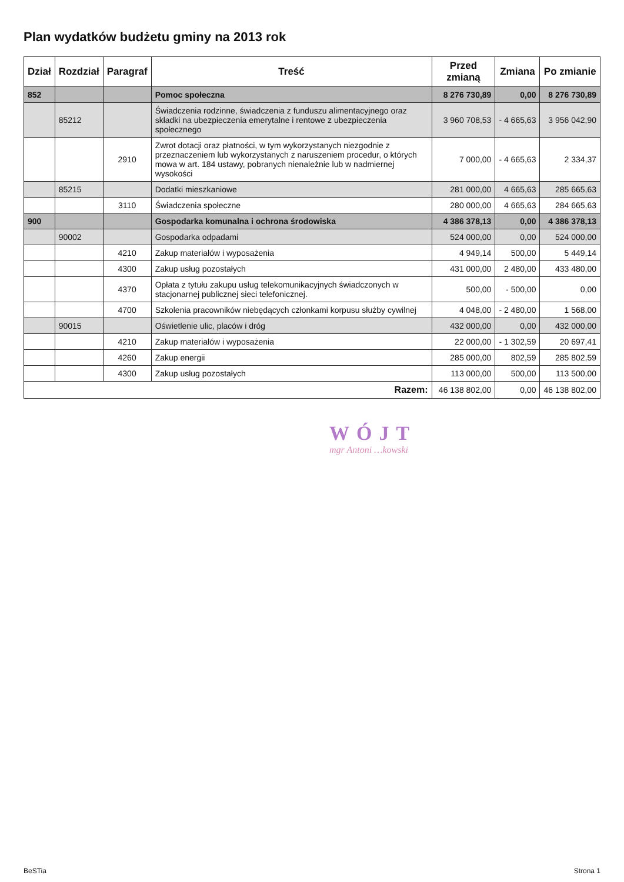Plan wydatków budżetu gminy na 2013 rok
| Dział | Rozdział | Paragraf | Treść | Przed zmianą | Zmiana | Po zmianie |
| --- | --- | --- | --- | --- | --- | --- |
| 852 | | | Pomoc społeczna | 8 276 730,89 | 0,00 | 8 276 730,89 |
| | 85212 | | Świadczenia rodzinne, świadczenia z funduszu alimentacyjnego oraz składki na ubezpieczenia emerytalne i rentowe z ubezpieczenia społecznego | 3 960 708,53 | - 4 665,63 | 3 956 042,90 |
| | | 2910 | Zwrot dotacji oraz płatności, w tym wykorzystanych niezgodnie z przeznaczeniem lub wykorzystanych z naruszeniem procedur, o których mowa w art. 184 ustawy, pobranych nienależnie lub w nadmiernej wysokości | 7 000,00 | - 4 665,63 | 2 334,37 |
| | 85215 | | Dodatki mieszkaniowe | 281 000,00 | 4 665,63 | 285 665,63 |
| | | 3110 | Świadczenia społeczne | 280 000,00 | 4 665,63 | 284 665,63 |
| 900 | | | Gospodarka komunalna i ochrona środowiska | 4 386 378,13 | 0,00 | 4 386 378,13 |
| | 90002 | | Gospodarka odpadami | 524 000,00 | 0,00 | 524 000,00 |
| | | 4210 | Zakup materiałów i wyposażenia | 4 949,14 | 500,00 | 5 449,14 |
| | | 4300 | Zakup usług pozostałych | 431 000,00 | 2 480,00 | 433 480,00 |
| | | 4370 | Opłata z tytułu zakupu usług telekomunikacyjnych świadczonych w stacjonarnej publicznej sieci telefonicznej. | 500,00 | - 500,00 | 0,00 |
| | | 4700 | Szkolenia pracowników niebędących członkami korpusu służby cywilnej | 4 048,00 | - 2 480,00 | 1 568,00 |
| | 90015 | | Oświetlenie ulic, placów i dróg | 432 000,00 | 0,00 | 432 000,00 |
| | | 4210 | Zakup materiałów i wyposażenia | 22 000,00 | - 1 302,59 | 20 697,41 |
| | | 4260 | Zakup energii | 285 000,00 | 802,59 | 285 802,59 |
| | | 4300 | Zakup usług pozostałych | 113 000,00 | 500,00 | 113 500,00 |
| Razem: | | | | 46 138 802,00 | 0,00 | 46 138 802,00 |
WÓJT
mgr Antoni …kowski
BeSTia Strona 1